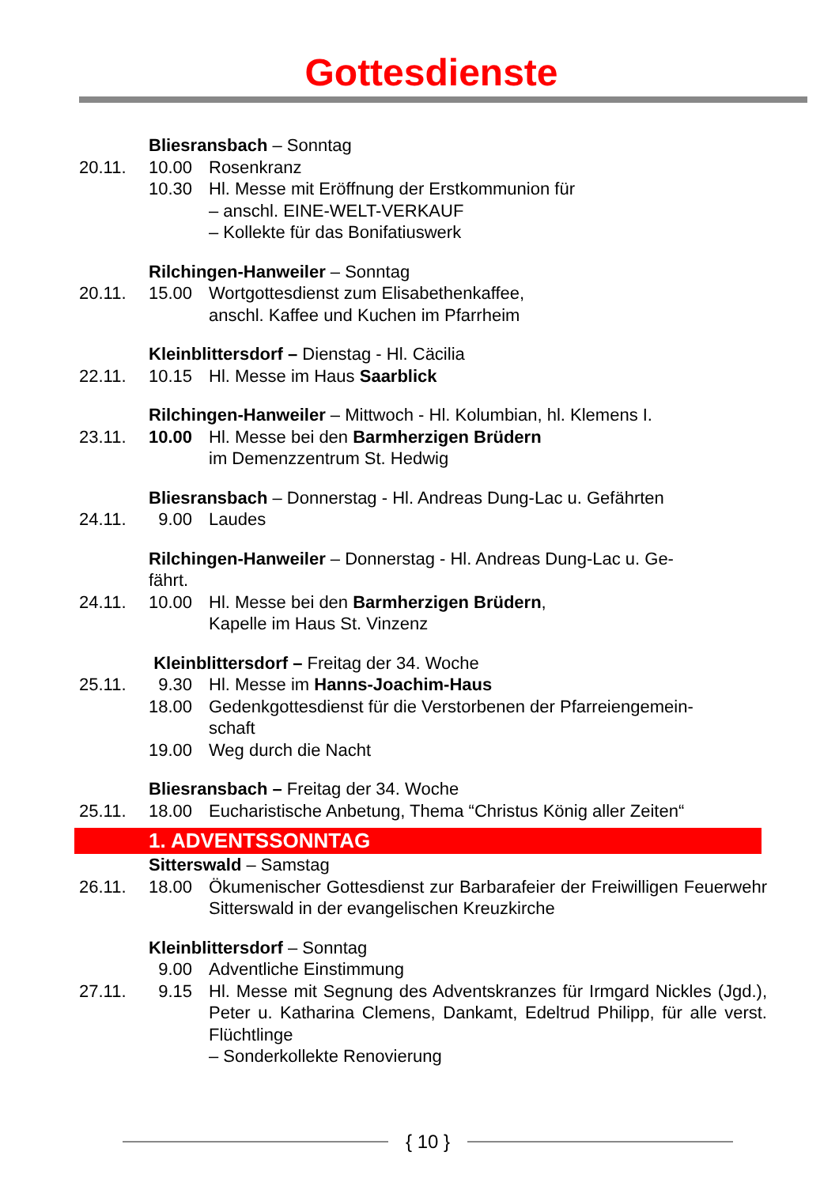Gottesdienste
Bliesransbach – Sonntag
20.11. 10.00 Rosenkranz
10.30 Hl. Messe mit Eröffnung der Erstkommunion für
– anschl. EINE-WELT-VERKAUF
– Kollekte für das Bonifatiuswerk
Rilchingen-Hanweiler – Sonntag
20.11. 15.00 Wortgottesdienst zum Elisabethenkaffee,
anschl. Kaffee und Kuchen im Pfarrheim
Kleinblittersdorf – Dienstag - Hl. Cäcilia
22.11. 10.15 Hl. Messe im Haus Saarblick
Rilchingen-Hanweiler – Mittwoch - Hl. Kolumbian, hl. Klemens I.
23.11. 10.00 Hl. Messe bei den Barmherzigen Brüdern
im Demenzzentrum St. Hedwig
Bliesransbach – Donnerstag - Hl. Andreas Dung-Lac u. Gefährten
24.11. 9.00 Laudes
Rilchingen-Hanweiler – Donnerstag - Hl. Andreas Dung-Lac u. Ge-
fährt.
24.11. 10.00 Hl. Messe bei den Barmherzigen Brüdern,
Kapelle im Haus St. Vinzenz
Kleinblittersdorf – Freitag der 34. Woche
25.11. 9.30 Hl. Messe im Hanns-Joachim-Haus
18.00 Gedenkgottesdienst für die Verstorbenen der Pfarreiengemein-
schaft
19.00 Weg durch die Nacht
Bliesransbach – Freitag der 34. Woche
25.11. 18.00 Eucharistische Anbetung, Thema “Christus König aller Zeiten“
1. ADVENTSSONNTAG
Sitterswald – Samstag
26.11. 18.00 Ökumenischer Gottesdienst zur Barbarafeier der Freiwilligen Feuerwehr Sitterswald in der evangelischen Kreuzkirche
Kleinblittersdorf – Sonntag
9.00 Adventliche Einstimmung
27.11. 9.15 Hl. Messe mit Segnung des Adventskranzes für Irmgard Nickles (Jgd.), Peter u. Katharina Clemens, Dankamt, Edeltrud Philipp, für alle verst. Flüchtlinge
– Sonderkollekte Renovierung
{ 10 }